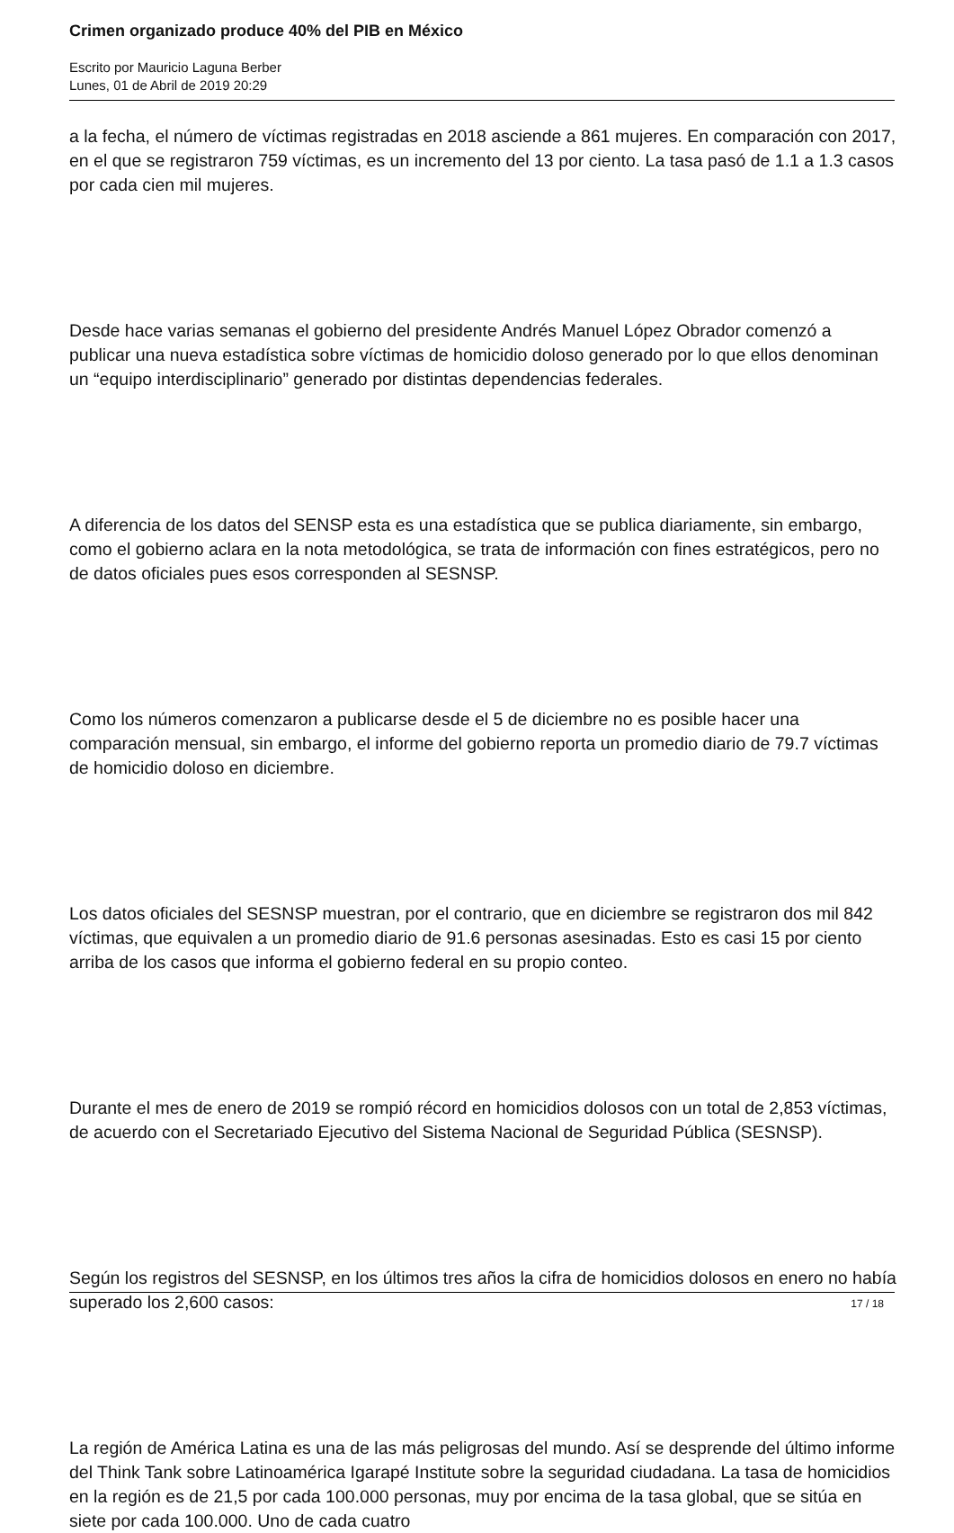Crimen organizado produce 40% del PIB en México
Escrito por Mauricio Laguna Berber
Lunes, 01 de Abril de 2019 20:29
a la fecha, el número de víctimas registradas en 2018 asciende a 861 mujeres. En comparación con 2017, en el que se registraron 759 víctimas, es un incremento del 13 por ciento. La tasa pasó de 1.1 a 1.3 casos por cada cien mil mujeres.
Desde hace varias semanas el gobierno del presidente Andrés Manuel López Obrador comenzó a publicar una nueva estadística sobre víctimas de homicidio doloso generado por lo que ellos denominan un “equipo interdisciplinario” generado por distintas dependencias federales.
A diferencia de los datos del SENSP esta es una estadística que se publica diariamente, sin embargo, como el gobierno aclara en la nota metodológica, se trata de información con fines estratégicos, pero no de datos oficiales pues esos corresponden al SESNSP.
Como los números comenzaron a publicarse desde el 5 de diciembre no es posible hacer una comparación mensual, sin embargo, el informe del gobierno reporta un promedio diario de 79.7 víctimas de homicidio doloso en diciembre.
Los datos oficiales del SESNSP muestran, por el contrario, que en diciembre se registraron dos mil 842 víctimas, que equivalen a un promedio diario de 91.6 personas asesinadas. Esto es casi 15 por ciento arriba de los casos que informa el gobierno federal en su propio conteo.
Durante el mes de enero de 2019 se rompió récord en homicidios dolosos con un total de 2,853 víctimas, de acuerdo con el Secretariado Ejecutivo del Sistema Nacional de Seguridad Pública (SESNSP).
Según los registros del SESNSP, en los últimos tres años la cifra de homicidios dolosos en enero no había superado los 2,600 casos:
La región de América Latina es una de las más peligrosas del mundo. Así se desprende del último informe del Think Tank sobre Latinoamérica Igarapé Institute sobre la seguridad ciudadana. La tasa de homicidios en la región es de 21,5 por cada 100.000 personas, muy por encima de la tasa global, que se sitúa en siete por cada 100.000. Uno de cada cuatro
17 / 18